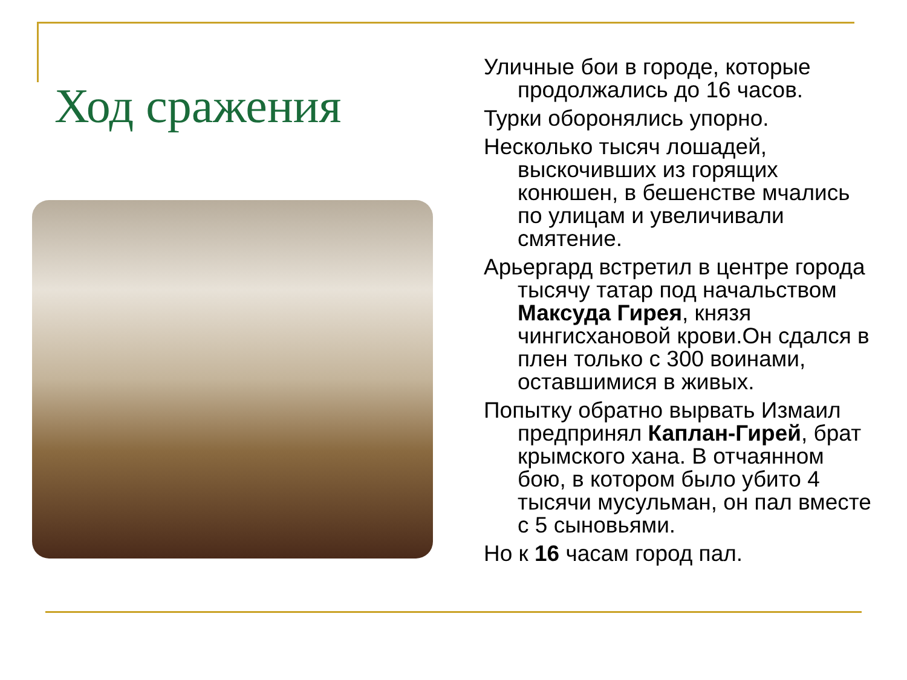Ход сражения
Уличные бои в городе, которые продолжались до 16 часов.
Турки оборонялись упорно.
Несколько тысяч лошадей, выскочивших из горящих конюшен, в бешенстве мчались по улицам и увеличивали смятение.
Арьергард встретил в центре города тысячу татар под начальством Максуда Гирея, князя чингисхановой крови.Он сдался в плен только с 300 воинами, оставшимися в живых.
Попытку обратно вырвать Измаил предпринял Каплан-Гирей, брат крымского хана. В отчаянном бою, в котором было убито 4 тысячи мусульман, он пал вместе с 5 сыновьями.
Но к 16 часам город пал.